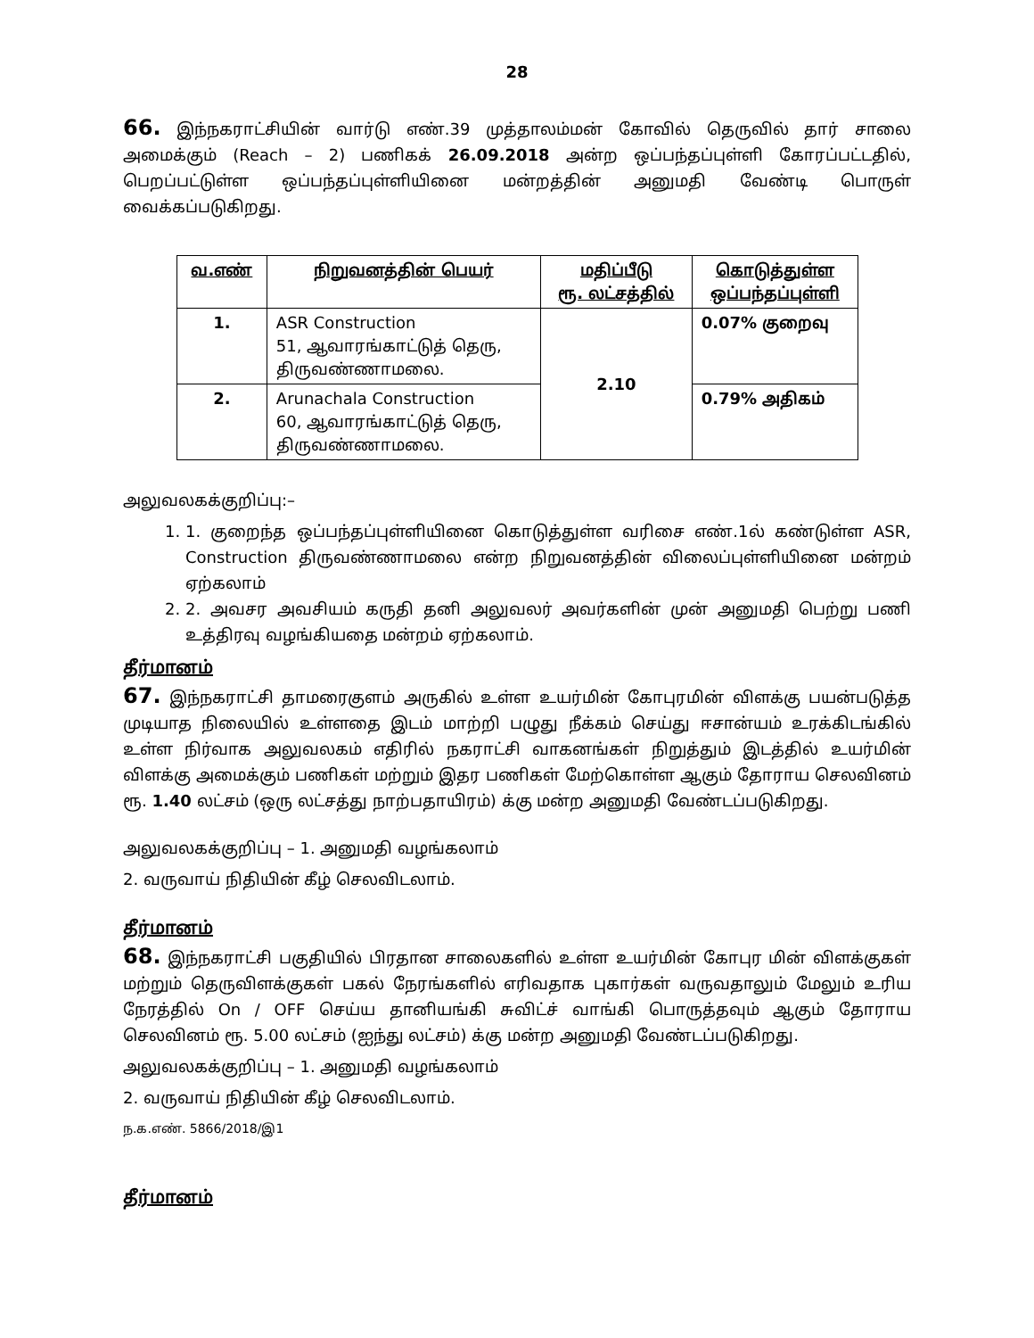28
66. இந்நகராட்சியின் வார்டு எண்.39 முத்தாலம்மன் கோவில் தெருவில் தார் சாலை அமைக்கும் (Reach – 2) பணிகக் 26.09.2018 அன்ற ஒப்பந்தப்புள்ளி கோரப்பட்டதில், பெறப்பட்டுள்ள ஒப்பந்தப்புள்ளியினை மன்றத்தின் அனுமதி வேண்டி பொருள் வைக்கப்படுகிறது.
| வ.எண் | நிறுவனத்தின் பெயர் | மதிப்பீடு ரூ. லட்சத்தில் | கொடுத்துள்ள ஒப்பந்தப்புள்ளி |
| --- | --- | --- | --- |
| 1. | ASR Construction 51, ஆவாரங்காட்டுத் தெரு, திருவண்ணாமலை. | 2.10 | 0.07% குறைவு |
| 2. | Arunachala Construction 60, ஆவாரங்காட்டுத் தெரு, திருவண்ணாமலை. | | 0.79% அதிகம் |
அலுவலகக்குறிப்பு:–
1. 1. குறைந்த ஒப்பந்தப்புள்ளியினை கொடுத்துள்ள வரிசை எண்.1ல் கண்டுள்ள ASR, Construction திருவண்ணாமலை என்ற நிறுவனத்தின் விலைப்புள்ளியினை மன்றம் ஏற்கலாம்
2. 2. அவசர அவசியம் கருதி தனி அலுவலர் அவர்களின் முன் அனுமதி பெற்று பணி உத்திரவு வழங்கியதை மன்றம் ஏற்கலாம்.
தீர்மானம்
67. இந்நகராட்சி தாமரைகுளம் அருகில் உள்ள உயர்மின் கோபுரமின் விளக்கு பயன்படுத்த முடியாத நிலையில் உள்ளதை இடம் மாற்றி பழுது நீக்கம் செய்து ஈசான்யம் உரக்கிடங்கில் உள்ள நிர்வாக அலுவலகம் எதிரில் நகராட்சி வாகனங்கள் நிறுத்தும் இடத்தில் உயர்மின் விளக்கு அமைக்கும் பணிகள் மற்றும் இதர பணிகள் மேற்கொள்ள ஆகும் தோராய செலவினம் ரூ. 1.40 லட்சம் (ஒரு லட்சத்து நாற்பதாயிரம்) க்கு மன்ற அனுமதி வேண்டப்படுகிறது.
அலுவலகக்குறிப்பு – 1. அனுமதி வழங்கலாம்
2. வருவாய் நிதியின் கீழ் செலவிடலாம்.
தீர்மானம்
68. இந்நகராட்சி பகுதியில் பிரதான சாலைகளில் உள்ள உயர்மின் கோபுர மின் விளக்குகள் மற்றும் தெருவிளக்குகள் பகல் நேரங்களில் எரிவதாக புகார்கள் வருவதாலும் மேலும் உரிய நேரத்தில் On / OFF செய்ய தானியங்கி சுவிட்ச் வாங்கி பொருத்தவும் ஆகும் தோராய செலவினம் ரூ. 5.00 லட்சம் (ஐந்து லட்சம்) க்கு மன்ற அனுமதி வேண்டப்படுகிறது.
அலுவலகக்குறிப்பு – 1. அனுமதி வழங்கலாம்
2. வருவாய் நிதியின் கீழ் செலவிடலாம்.
ந.க.எண். 5866/2018/இ1
தீர்மானம்